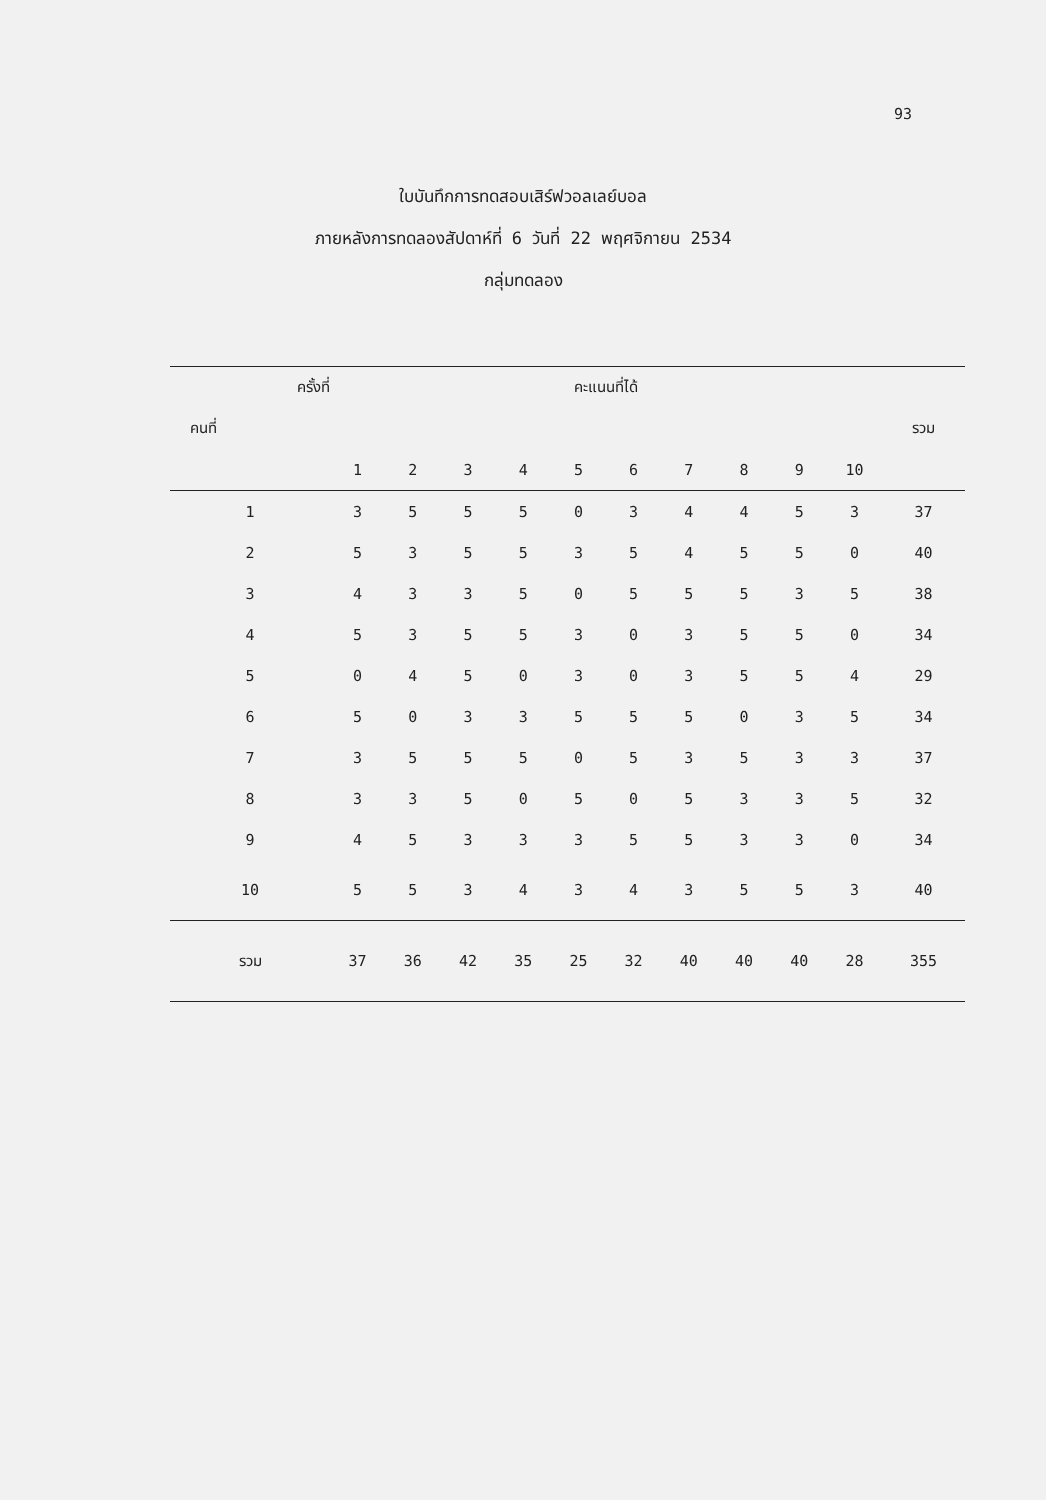93
ใบบันทึกการทดสอบเสิร์ฟวอลเลย์บอล
ภายหลังการทดลองสัปดาห์ที่ 6 วันที่ 22 พฤศจิกายน 2534
กลุ่มทดลอง
| ครั้งที่ | คะแนนที่ได้ | | | | | | | | | | |
| --- | --- | --- | --- | --- | --- | --- | --- | --- | --- | --- | --- |
| คนที่ | | | | | | | | | | | รวม |
| | 1 | 2 | 3 | 4 | 5 | 6 | 7 | 8 | 9 | 10 | |
| 1 | 3 | 5 | 5 | 5 | 0 | 3 | 4 | 4 | 5 | 3 | 37 |
| 2 | 5 | 3 | 5 | 5 | 3 | 5 | 4 | 5 | 5 | 0 | 40 |
| 3 | 4 | 3 | 3 | 5 | 0 | 5 | 5 | 5 | 3 | 5 | 38 |
| 4 | 5 | 3 | 5 | 5 | 3 | 0 | 3 | 5 | 5 | 0 | 34 |
| 5 | 0 | 4 | 5 | 0 | 3 | 0 | 3 | 5 | 5 | 4 | 29 |
| 6 | 5 | 0 | 3 | 3 | 5 | 5 | 5 | 0 | 3 | 5 | 34 |
| 7 | 3 | 5 | 5 | 5 | 0 | 5 | 3 | 5 | 3 | 3 | 37 |
| 8 | 3 | 3 | 5 | 0 | 5 | 0 | 5 | 3 | 3 | 5 | 32 |
| 9 | 4 | 5 | 3 | 3 | 3 | 5 | 5 | 3 | 3 | 0 | 34 |
| 10 | 5 | 5 | 3 | 4 | 3 | 4 | 3 | 5 | 5 | 3 | 40 |
| รวม | 37 | 36 | 42 | 35 | 25 | 32 | 40 | 40 | 40 | 28 | 355 |